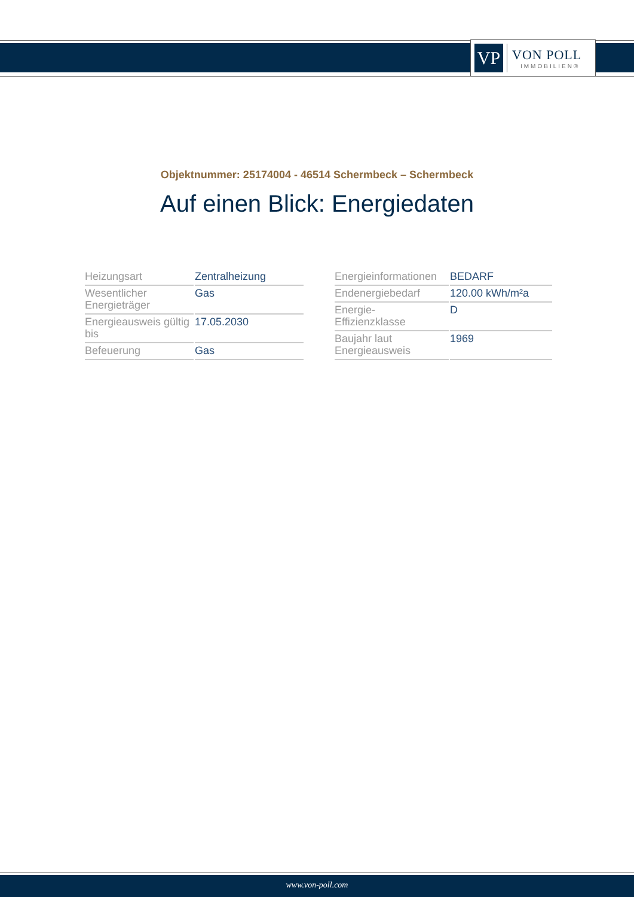VP
VON POLL
IMMOBILIEN®
Objektnummer: 25174004 - 46514 Schermbeck – Schermbeck
Auf einen Blick: Energiedaten
| Heizungsart | Zentralheizung |
| Wesentlicher Energieträger | Gas |
| Energieausweis gültig bis | 17.05.2030 |
| Befeuerung | Gas |
| Energieinformationen | BEDARF |
| Endenergiebedarf | 120.00 kWh/m²a |
| Energie- Effizienzklasse | D |
| Baujahr laut Energieausweis | 1969 |
www.von-poll.com